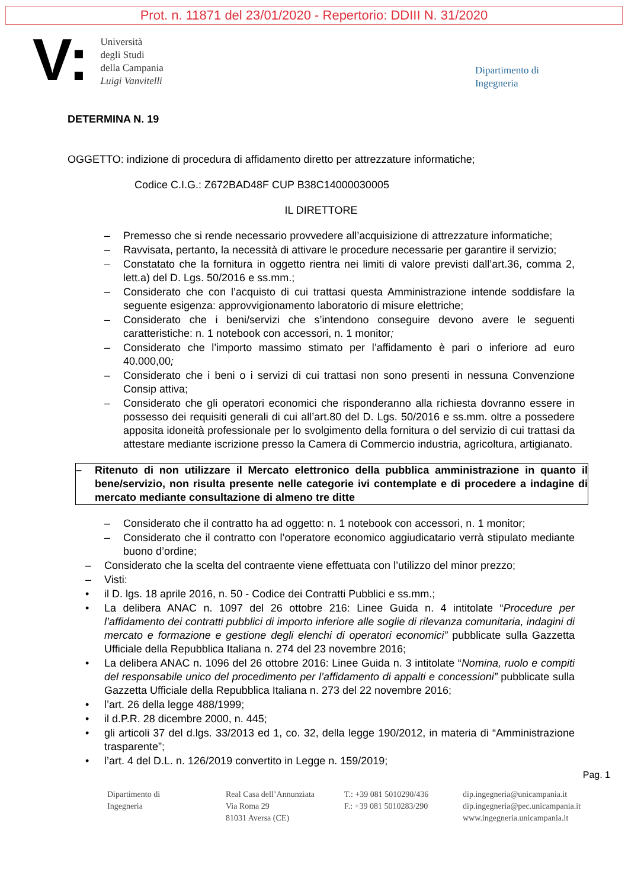Prot. n. 11871 del 23/01/2020 - Repertorio: DDIII N. 31/2020
V:
Università
degli Studi
della Campania
Luigi Vanvitelli
Dipartimento di
Ingegneria
DETERMINA N. 19
OGGETTO: indizione di procedura di affidamento diretto per attrezzature informatiche;
Codice C.I.G.: Z672BAD48F CUP B38C14000030005
IL DIRETTORE
– Premesso che si rende necessario provvedere all’acquisizione di attrezzature informatiche;
– Ravvisata, pertanto, la necessità di attivare le procedure necessarie per garantire il servizio;
– Constatato che la fornitura in oggetto rientra nei limiti di valore previsti dall’art.36, comma 2, lett.a) del D. Lgs. 50/2016 e ss.mm.;
– Considerato che con l’acquisto di cui trattasi questa Amministrazione intende soddisfare la seguente esigenza: approvvigionamento laboratorio di misure elettriche;
– Considerato che i beni/servizi che s’intendono conseguire devono avere le seguenti caratteristiche: n. 1 notebook con accessori, n. 1 monitor;
– Considerato che l’importo massimo stimato per l’affidamento è pari o inferiore ad euro 40.000,00;
– Considerato che i beni o i servizi di cui trattasi non sono presenti in nessuna Convenzione Consip attiva;
– Considerato che gli operatori economici che risponderanno alla richiesta dovranno essere in possesso dei requisiti generali di cui all’art.80 del D. Lgs. 50/2016 e ss.mm. oltre a possedere apposita idoneità professionale per lo svolgimento della fornitura o del servizio di cui trattasi da attestare mediante iscrizione presso la Camera di Commercio industria, agricoltura, artigianato.
– Ritenuto di non utilizzare il Mercato elettronico della pubblica amministrazione in quanto il bene/servizio, non risulta presente nelle categorie ivi contemplate e di procedere a indagine di mercato mediante consultazione di almeno tre ditte
– Considerato che il contratto ha ad oggetto: n. 1 notebook con accessori, n. 1 monitor;
– Considerato che il contratto con l’operatore economico aggiudicatario verrà stipulato mediante buono d’ordine;
– Considerato che la scelta del contraente viene effettuata con l’utilizzo del minor prezzo;
– Visti:
• il D. lgs. 18 aprile 2016, n. 50 - Codice dei Contratti Pubblici e ss.mm.;
• La delibera ANAC n. 1097 del 26 ottobre 216: Linee Guida n. 4 intitolate “Procedure per l’affidamento dei contratti pubblici di importo inferiore alle soglie di rilevanza comunitaria, indagini di mercato e formazione e gestione degli elenchi di operatori economici” pubblicate sulla Gazzetta Ufficiale della Repubblica Italiana n. 274 del 23 novembre 2016;
• La delibera ANAC n. 1096 del 26 ottobre 2016: Linee Guida n. 3 intitolate “Nomina, ruolo e compiti del responsabile unico del procedimento per l’affidamento di appalti e concessioni” pubblicate sulla Gazzetta Ufficiale della Repubblica Italiana n. 273 del 22 novembre 2016;
• l’art. 26 della legge 488/1999;
• il d.P.R. 28 dicembre 2000, n. 445;
• gli articoli 37 del d.lgs. 33/2013 ed 1, co. 32, della legge 190/2012, in materia di “Amministrazione trasparente”;
• l’art. 4 del D.L. n. 126/2019 convertito in Legge n. 159/2019;
Pag. 1
Dipartimento di
Ingegneria
Real Casa dell’Annunziata
Via Roma 29
81031 Aversa (CE)
T.: +39 081 5010290/436
F.: +39 081 5010283/290
dip.ingegneria@unicampania.it
dip.ingegneria@pec.unicampania.it
www.ingegneria.unicampania.it